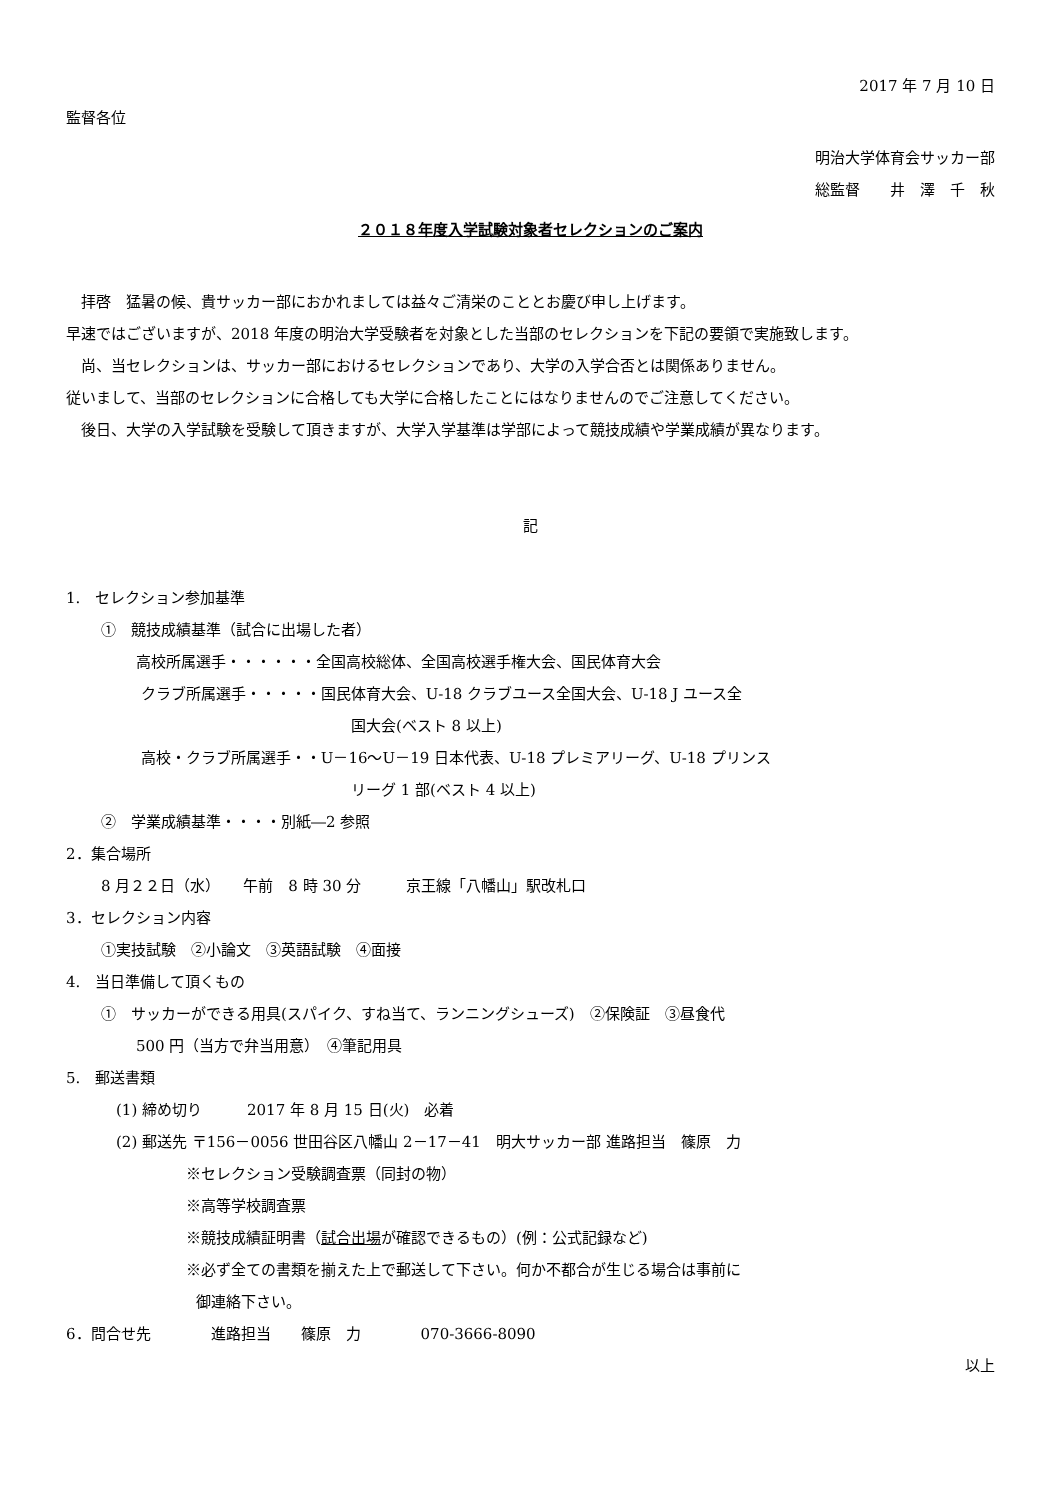2017 年 7 月 10 日
監督各位
明治大学体育会サッカー部
総監督　　井　澤　千　秋
２０１８年度入学試験対象者セレクションのご案内
　拝啓　猛暑の候、貴サッカー部におかれましては益々ご清栄のこととお慶び申し上げます。
早速ではございますが、2018 年度の明治大学受験者を対象とした当部のセレクションを下記の要領で実施致します。
　尚、当セレクションは、サッカー部におけるセレクションであり、大学の入学合否とは関係ありません。
従いまして、当部のセレクションに合格しても大学に合格したことにはなりませんのでご注意してください。
　後日、大学の入学試験を受験して頂きますが、大学入学基準は学部によって競技成績や学業成績が異なります。
記
1.　セレクション参加基準
①　競技成績基準（試合に出場した者）
高校所属選手・・・・・・全国高校総体、全国高校選手権大会、国民体育大会
クラブ所属選手・・・・・国民体育大会、U-18 クラブユース全国大会、U-18 J ユース全
国大会(ベスト 8 以上)
高校・クラブ所属選手・・U－16～U－19 日本代表、U-18 プレミアリーグ、U-18 プリンス
リーグ 1 部(ベスト 4 以上)
②　学業成績基準・・・・別紙―2 参照
2．集合場所
8 月２２日（水）　　午前　8 時 30 分　　　京王線「八幡山」駅改札口
3．セレクション内容
①実技試験　②小論文　③英語試験　④面接
4.　当日準備して頂くもの
①　サッカーができる用具(スパイク、すね当て、ランニングシューズ)　②保険証　③昼食代
500 円（当方で弁当用意）　④筆記用具
5.　郵送書類
(1) 締め切り　　　2017 年 8 月 15 日(火)　必着
(2) 郵送先 〒156－0056 世田谷区八幡山 2－17－41　明大サッカー部 進路担当　篠原　力
※セレクション受験調査票（同封の物）
※高等学校調査票
※競技成績証明書（試合出場が確認できるもの）(例：公式記録など)
※必ず全ての書類を揃えた上で郵送して下さい。何か不都合が生じる場合は事前に
御連絡下さい。
6．問合せ先　　　　進路担当　　篠原　力　　　　070-3666-8090
以上